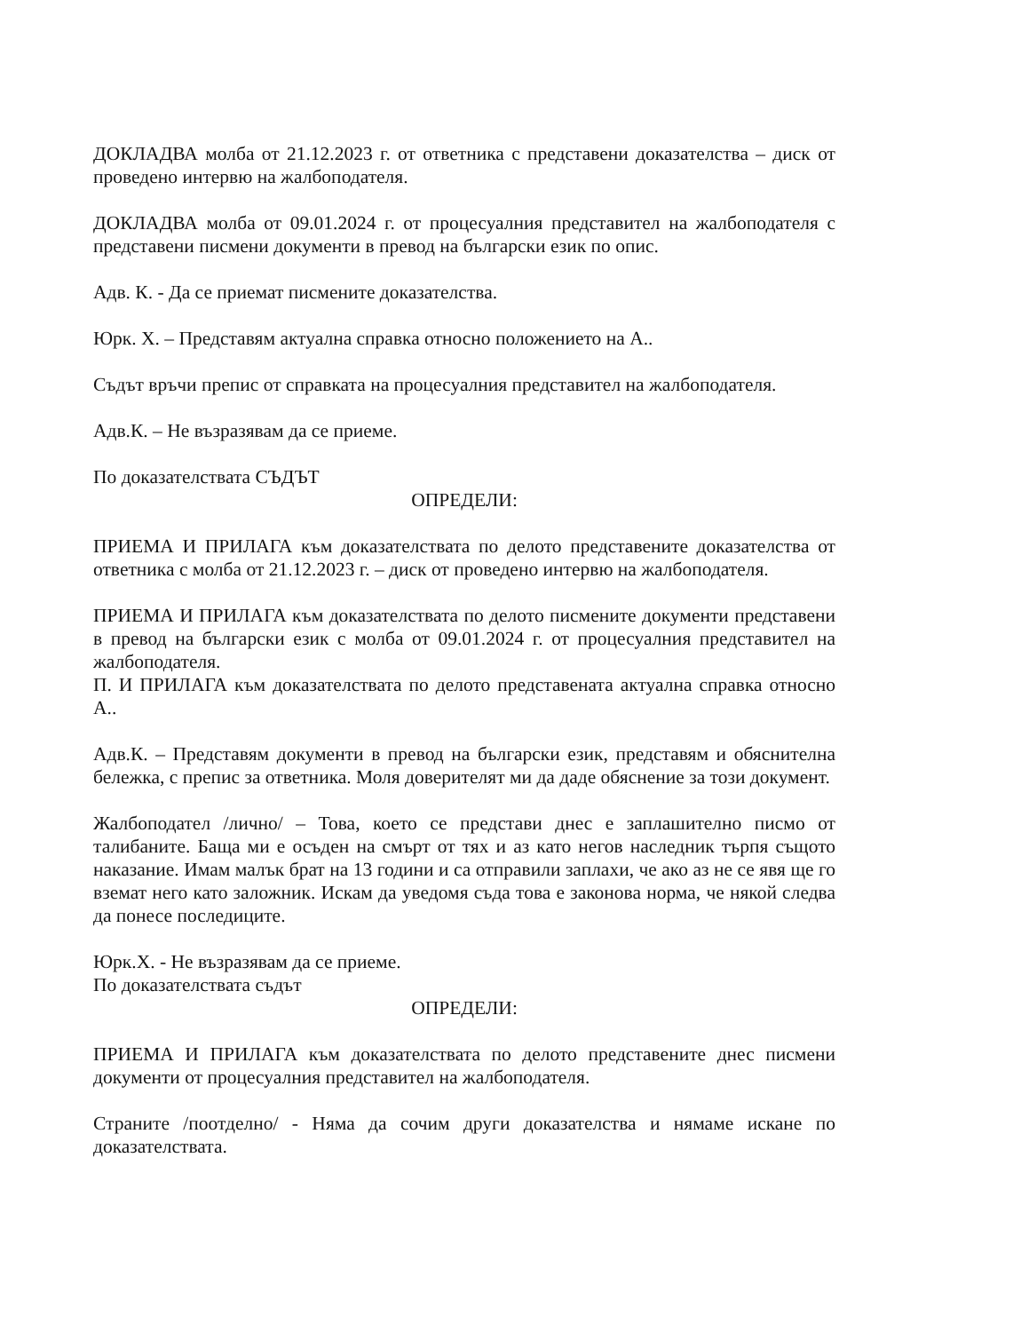ДОКЛАДВА молба от 21.12.2023 г. от ответника с представени доказателства – диск от проведено интервю на жалбоподателя.
ДОКЛАДВА молба от 09.01.2024 г. от процесуалния представител на жалбоподателя с представени писмени документи в превод на български език по опис.
Адв. К. - Да се приемат писмените доказателства.
Юрк. Х. – Представям актуална справка относно положението на А..
Съдът връчи препис от справката на процесуалния представител на жалбоподателя.
Адв.К. – Не възразявам да се приеме.
По доказателствата СЪДЪТ
ОПРЕДЕЛИ:
ПРИЕМА И ПРИЛАГА към доказателствата по делото представените доказателства от ответника с молба от 21.12.2023 г. – диск от проведено интервю на жалбоподателя.
ПРИЕМА И ПРИЛАГА към доказателствата по делото писмените документи представени в превод на български език с молба от 09.01.2024 г. от процесуалния представител на жалбоподателя.
П. И ПРИЛАГА към доказателствата по делото представената актуална справка относно А..
Адв.К. – Представям документи в превод на български език, представям и обяснителна бележка, с препис за ответника. Моля доверителят ми да даде обяснение за този документ.
Жалбоподател /лично/ – Това, което се представи днес е заплашително писмо от талибаните. Баща ми е осъден на смърт от тях и аз като негов наследник търпя същото наказание. Имам малък брат на 13 години и са отправили заплахи, че ако аз не се явя ще го вземат него като заложник. Искам да уведомя съда това е законова норма, че някой следва да понесе последиците.
Юрк.Х. - Не възразявам да се приеме.
По доказателствата съдът
ОПРЕДЕЛИ:
ПРИЕМА И ПРИЛАГА към доказателствата по делото представените днес писмени документи от процесуалния представител на жалбоподателя.
Страните /поотделно/ - Няма да сочим други доказателства и нямаме искане по доказателствата.